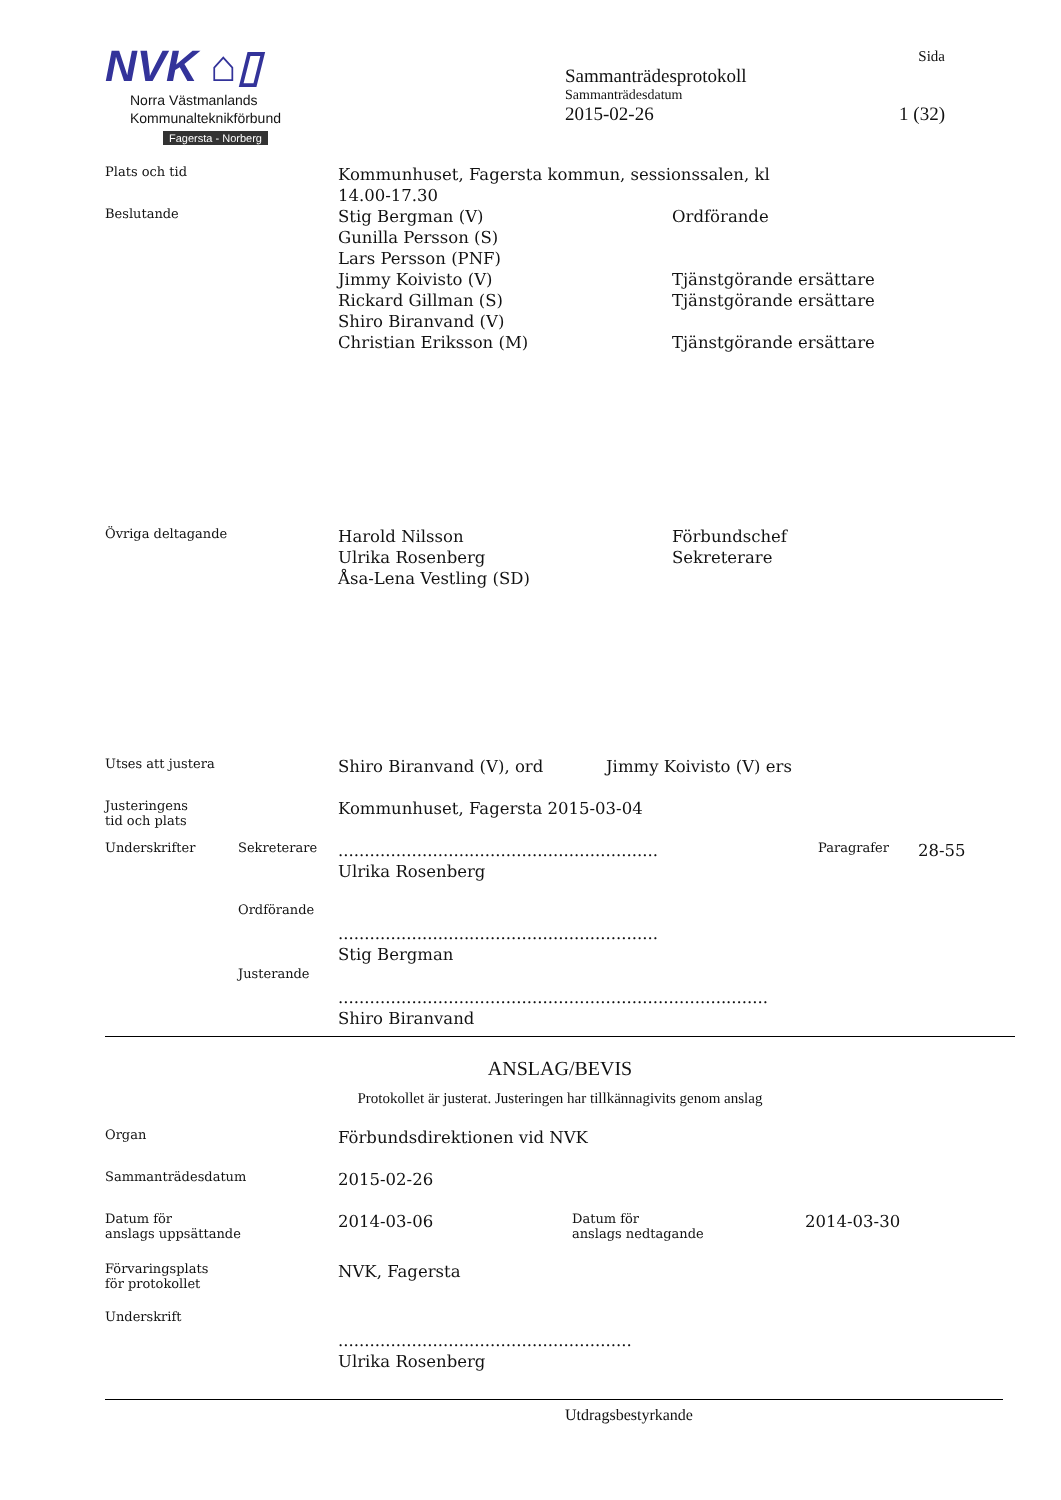NVK ⌂▯
Norra Västmanlands
Kommunalteknikförbund
Fagersta - Norberg
Sida
Sammanträdesprotokoll
Sammanträdesdatum
2015-02-26 1 (32)
Plats och tid
Kommunhuset, Fagersta kommun, sessionssalen, kl 14.00-17.30
Beslutande
Stig Bergman (V)
Gunilla Persson (S)
Lars Persson (PNF)
Jimmy Koivisto (V)
Rickard Gillman (S)
Shiro Biranvand (V)
Christian Eriksson (M)
Ordförande
Tjänstgörande ersättare
Tjänstgörande ersättare
Tjänstgörande ersättare
Övriga deltagande
Harold Nilsson
Ulrika Rosenberg
Åsa-Lena Vestling (SD)
Förbundschef
Sekreterare
Utses att justera
Shiro Biranvand (V), ord Jimmy Koivisto (V) ers
Justeringens
tid och plats
Kommunhuset, Fagersta 2015-03-04
Underskrifter Sekreterare
.............................................................
Ulrika Rosenberg
Paragrafer
28-55
Ordförande
.............................................................
Stig Bergman
Justerande
..................................................................................
Shiro Biranvand
ANSLAG/BEVIS
Protokollet är justerat. Justeringen har tillkännagivits genom anslag
Organ
Förbundsdirektionen vid NVK
Sammanträdesdatum
2015-02-26
Datum för
anslags uppsättande
2014-03-06
Datum för
anslags nedtagande
2014-03-30
Förvaringsplats
för protokollet
NVK, Fagersta
Underskrift
........................................................
Ulrika Rosenberg
Utdragsbestyrkande